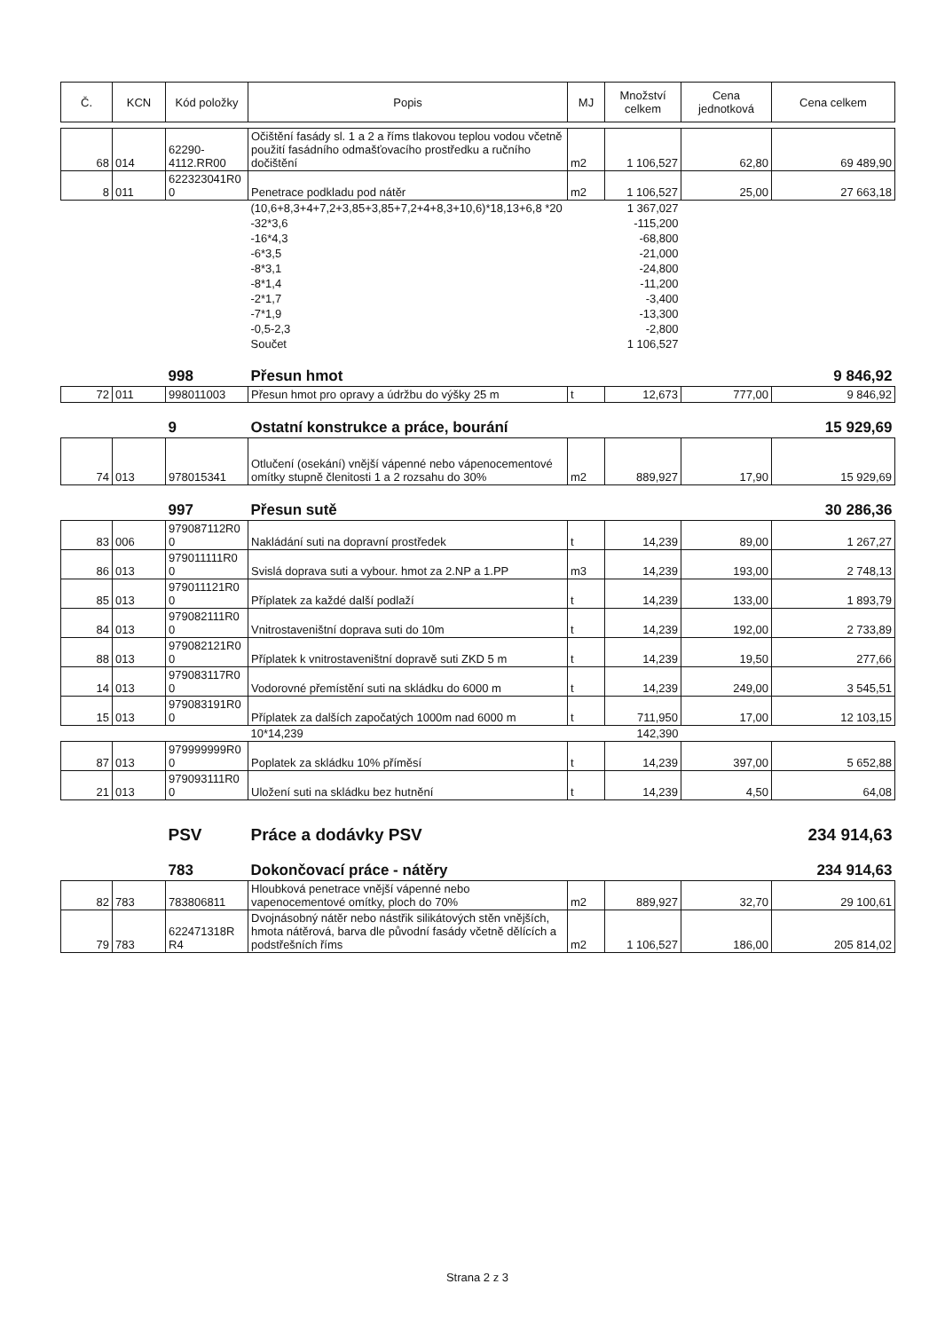| Č. | KCN | Kód položky | Popis | MJ | Množství celkem | Cena jednotková | Cena celkem |
| --- | --- | --- | --- | --- | --- | --- | --- |
| 68 | 014 | 62290-4112.RR00 | Očištění fasády sl. 1 a 2 a říms tlakovou teplou vodou včetně použití fasádního odmašťovacího prostředku a ručního dočištění | m2 | 1 106,527 | 62,80 | 69 489,90 |
| 8 | 011 | 622323041R0 0 | Penetrace podkladu pod nátěr | m2 | 1 106,527 | 25,00 | 27 663,18 |
| | | | (10,6+8,3+4+7,2+3,85+3,85+7,2+4+8,3+10,6)*18,13+6,8 *20 | | 1 367,027 | | |
| | | | -32*3,6 | | -115,200 | | |
| | | | -16*4,3 | | -68,800 | | |
| | | | -6*3,5 | | -21,000 | | |
| | | | -8*3,1 | | -24,800 | | |
| | | | -8*1,4 | | -11,200 | | |
| | | | -2*1,7 | | -3,400 | | |
| | | | -7*1,9 | | -13,300 | | |
| | | | -0,5-2,3 | | -2,800 | | |
| | | | Součet | | 1 106,527 | | |
| | | 998 | Přesun hmot | | | | 9 846,92 |
| 72 | 011 | 998011003 | Přesun hmot pro opravy a údržbu do výšky 25 m | t | 12,673 | 777,00 | 9 846,92 |
| | | 9 | Ostatní konstrukce a práce, bourání | | | | 15 929,69 |
| 74 | 013 | 978015341 | Otlučení (osekání) vnější vápenné nebo vápenocementové omítky stupně členitosti 1 a 2 rozsahu do 30% | m2 | 889,927 | 17,90 | 15 929,69 |
| | | 997 | Přesun sutě | | | | 30 286,36 |
| 83 | 006 | 979087112R0 0 | Nakládání suti na dopravní prostředek | t | 14,239 | 89,00 | 1 267,27 |
| 86 | 013 | 979011111R0 0 | Svislá doprava suti a vybour. hmot za 2.NP a 1.PP | m3 | 14,239 | 193,00 | 2 748,13 |
| 85 | 013 | 979011121R0 0 | Příplatek za každé další podlaží | t | 14,239 | 133,00 | 1 893,79 |
| 84 | 013 | 979082111R0 0 | Vnitrostaveništní doprava suti do 10m | t | 14,239 | 192,00 | 2 733,89 |
| 88 | 013 | 979082121R0 0 | Příplatek k vnitrostaveništní dopravě suti ZKD 5 m | t | 14,239 | 19,50 | 277,66 |
| 14 | 013 | 979083117R0 0 | Vodorovné přemístění suti na skládku do 6000 m | t | 14,239 | 249,00 | 3 545,51 |
| 15 | 013 | 979083191R0 0 | Příplatek za dalších započatých 1000m nad 6000 m | t | 711,950 | 17,00 | 12 103,15 |
| | | | 10*14,239 | | 142,390 | | |
| 87 | 013 | 979999999R0 0 | Poplatek za skládku 10% příměsí | t | 14,239 | 397,00 | 5 652,88 |
| 21 | 013 | 979093111R0 0 | Uložení suti na skládku bez hutnění | t | 14,239 | 4,50 | 64,08 |
| | | PSV | Práce a dodávky PSV | | | | 234 914,63 |
| | | 783 | Dokončovací práce - nátěry | | | | 234 914,63 |
| 82 | 783 | 783806811 | Hloubková penetrace vnější vápenné nebo vapenocementové omítky, ploch do 70% | m2 | 889,927 | 32,70 | 29 100,61 |
| 79 | 783 | 622471318R R4 | Dvojnásobný nátěr nebo nástřik silikátových stěn vnějších, hmota nátěrová, barva dle původní fasády včetně dělících a podstřešních říms | m2 | 1 106,527 | 186,00 | 205 814,02 |
Strana 2 z 3